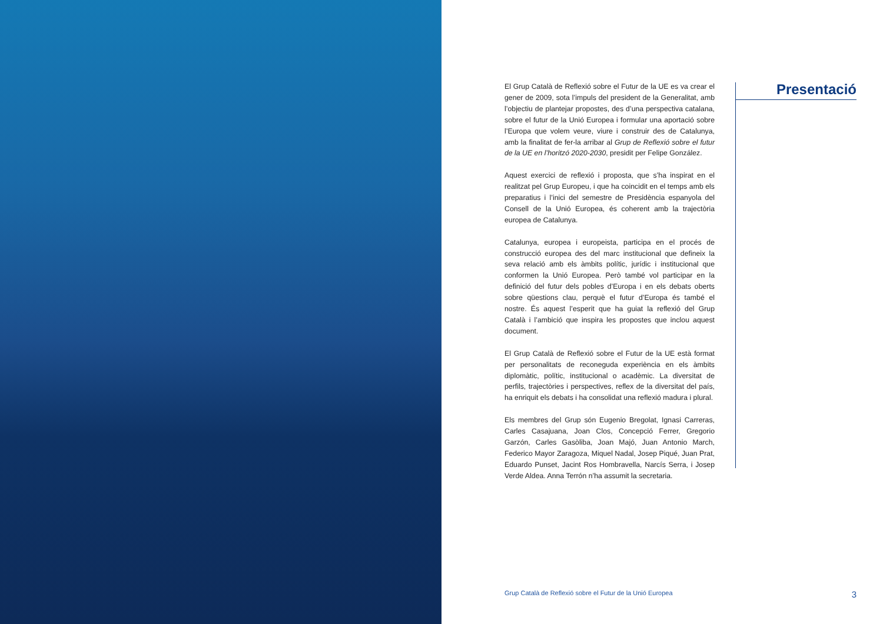El Grup Català de Reflexió sobre el Futur de la UE es va crear el gener de 2009, sota l’impuls del president de la Generalitat, amb l’objectiu de plantejar propostes, des d’una perspectiva catalana, sobre el futur de la Unió Europea i formular una aportació sobre l’Europa que volem veure, viure i construir des de Catalunya, amb la finalitat de fer-la arribar al Grup de Reflexió sobre el futur de la UE en l’horitzó 2020-2030, presidit per Felipe González.
Aquest exercici de reflexió i proposta, que s’ha inspirat en el realitzat pel Grup Europeu, i que ha coincidit en el temps amb els preparatius i l’inici del semestre de Presidència espanyola del Consell de la Unió Europea, és coherent amb la trajectòria europea de Catalunya.
Catalunya, europea i europeista, participa en el procés de construcció europea des del marc institucional que defineix la seva relació amb els àmbits polític, jurídic i institucional que conformen la Unió Europea. Però també vol participar en la definició del futur dels pobles d’Europa i en els debats oberts sobre qüestions clau, perquè el futur d’Europa és també el nostre. És aquest l’esperit que ha guiat la reflexió del Grup Català i l’ambició que inspira les propostes que inclou aquest document.
El Grup Català de Reflexió sobre el Futur de la UE està format per personalitats de reconeguda experiència en els àmbits diplomàtic, polític, institucional o acadèmic. La diversitat de perfils, trajectòries i perspectives, reflex de la diversitat del país, ha enriquit els debats i ha consolidat una reflexió madura i plural.
Els membres del Grup són Eugenio Bregolat, Ignasi Carreras, Carles Casajuana, Joan Clos, Concepció Ferrer, Gregorio Garzón, Carles Gasòliba, Joan Majó, Juan Antonio March, Federico Mayor Zaragoza, Miquel Nadal, Josep Piqué, Juan Prat, Eduardo Punset, Jacint Ros Hombravella, Narcís Serra, i Josep Verde Aldea. Anna Terrón n’ha assumit la secretaria.
Presentació
Grup Català de Reflexió sobre el Futur de la Unió Europea 3